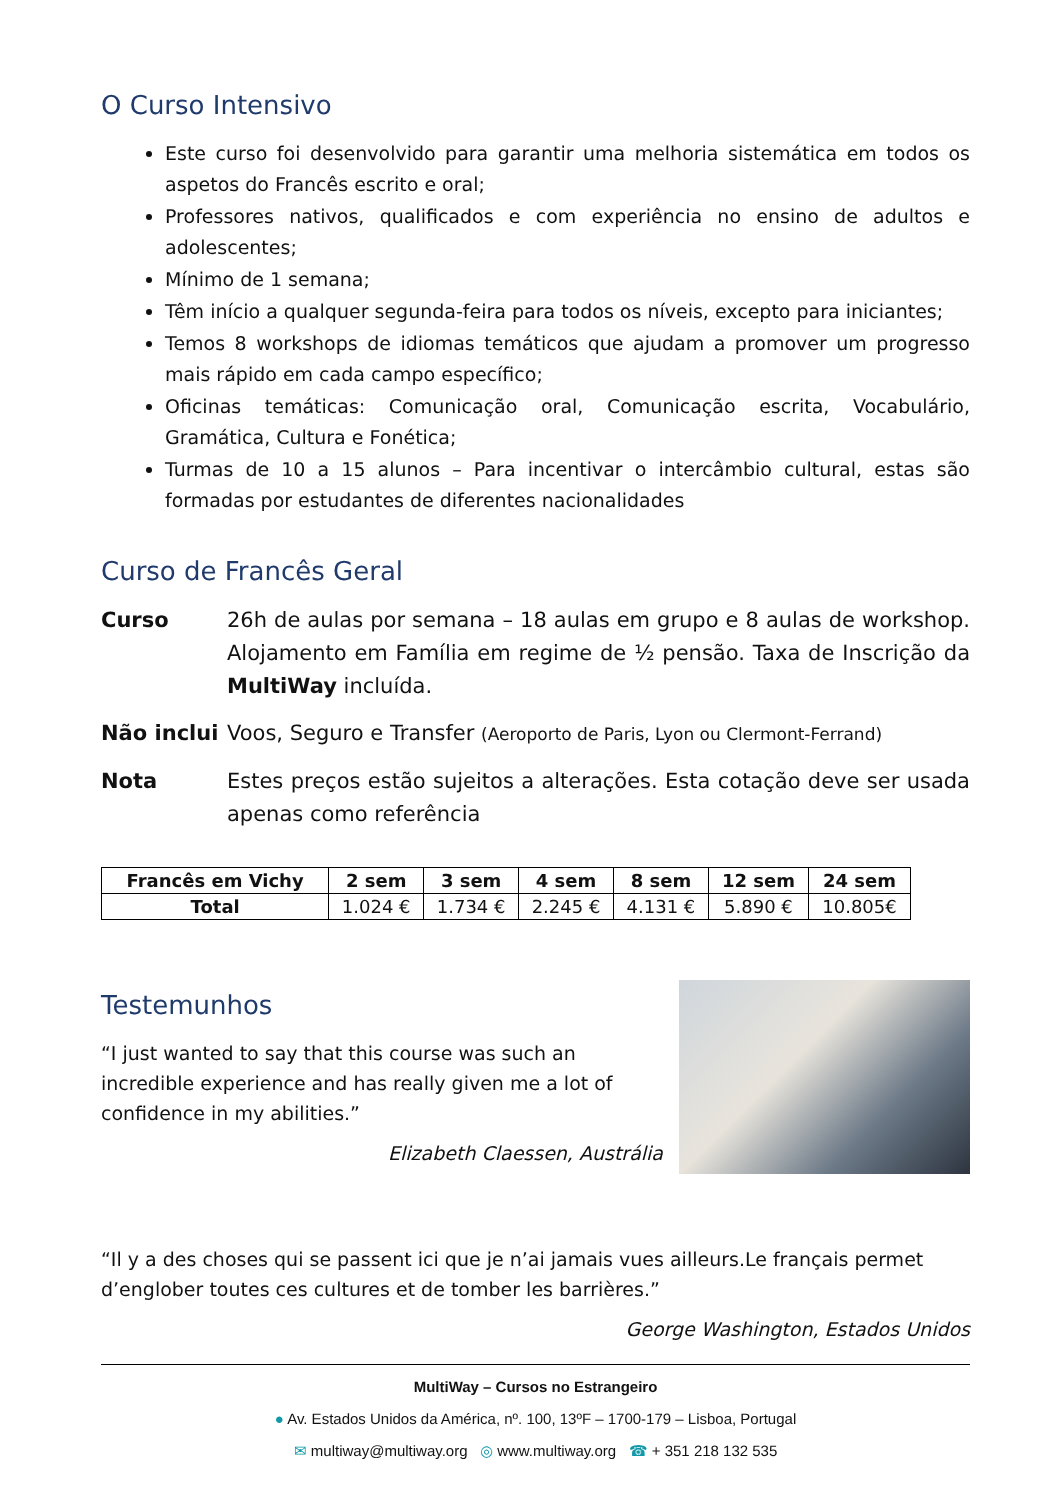O Curso Intensivo
Este curso foi desenvolvido para garantir uma melhoria sistemática em todos os aspetos do Francês escrito e oral;
Professores nativos, qualificados e com experiência no ensino de adultos e adolescentes;
Mínimo de 1 semana;
Têm início a qualquer segunda-feira para todos os níveis, excepto para iniciantes;
Temos 8 workshops de idiomas temáticos que ajudam a promover um progresso mais rápido em cada campo específico;
Oficinas temáticas: Comunicação oral, Comunicação escrita, Vocabulário, Gramática, Cultura e Fonética;
Turmas de 10 a 15 alunos – Para incentivar o intercâmbio cultural, estas são formadas por estudantes de diferentes nacionalidades
Curso de Francês Geral
Curso 26h de aulas por semana – 18 aulas em grupo e 8 aulas de workshop. Alojamento em Família em regime de ½ pensão. Taxa de Inscrição da MultiWay incluída.
Não inclui Voos, Seguro e Transfer (Aeroporto de Paris, Lyon ou Clermont-Ferrand)
Nota Estes preços estão sujeitos a alterações. Esta cotação deve ser usada apenas como referência
| Francês em Vichy | 2 sem | 3 sem | 4 sem | 8 sem | 12 sem | 24 sem |
| --- | --- | --- | --- | --- | --- | --- |
| Total | 1.024 € | 1.734 € | 2.245 € | 4.131 € | 5.890 € | 10.805€ |
Testemunhos
“I just wanted to say that this course was such an incredible experience and has really given me a lot of confidence in my abilities.”
Elizabeth Claessen, Austrália
“Il y a des choses qui se passent ici que je n’ai jamais vues ailleurs.Le français permet d’englober toutes ces cultures et de tomber les barrières.”
George Washington, Estados Unidos
MultiWay – Cursos no Estrangeiro
● Av. Estados Unidos da América, nº. 100, 13ºF – 1700-179 – Lisboa, Portugal
✉ multiway@multiway.org ◎ www.multiway.org ☎ + 351 218 132 535